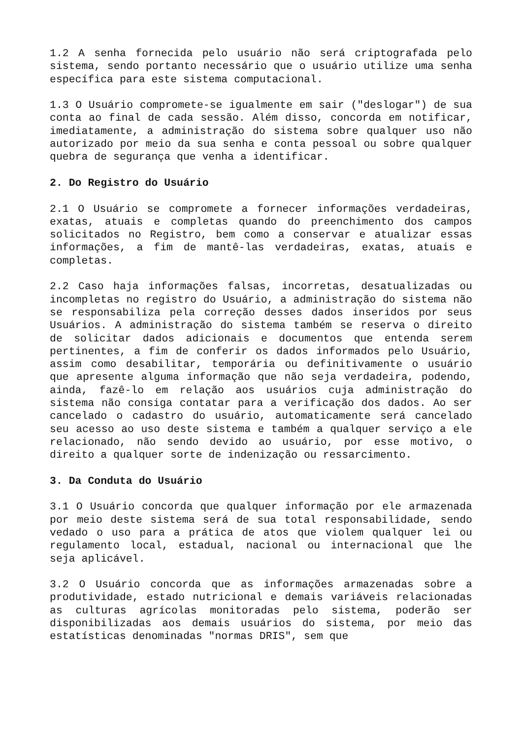1.2 A senha fornecida pelo usuário não será criptografada pelo sistema, sendo portanto necessário que o usuário utilize uma senha específica para este sistema computacional.
1.3 O Usuário compromete-se igualmente em sair ("deslogar") de sua conta ao final de cada sessão. Além disso, concorda em notificar, imediatamente, a administração do sistema sobre qualquer uso não autorizado por meio da sua senha e conta pessoal ou sobre qualquer quebra de segurança que venha a identificar.
2. Do Registro do Usuário
2.1 O Usuário se compromete a fornecer informações verdadeiras, exatas, atuais e completas quando do preenchimento dos campos solicitados no Registro, bem como a conservar e atualizar essas informações, a fim de mantê-las verdadeiras, exatas, atuais e completas.
2.2 Caso haja informações falsas, incorretas, desatualizadas ou incompletas no registro do Usuário, a administração do sistema não se responsabiliza pela correção desses dados inseridos por seus Usuários. A administração do sistema também se reserva o direito de solicitar dados adicionais e documentos que entenda serem pertinentes, a fim de conferir os dados informados pelo Usuário, assim como desabilitar, temporária ou definitivamente o usuário que apresente alguma informação que não seja verdadeira, podendo, ainda, fazê-lo em relação aos usuários cuja administração do sistema não consiga contatar para a verificação dos dados. Ao ser cancelado o cadastro do usuário, automaticamente será cancelado seu acesso ao uso deste sistema e também a qualquer serviço a ele relacionado, não sendo devido ao usuário, por esse motivo, o direito a qualquer sorte de indenização ou ressarcimento.
3. Da Conduta do Usuário
3.1 O Usuário concorda que qualquer informação por ele armazenada por meio deste sistema será de sua total responsabilidade, sendo vedado o uso para a prática de atos que violem qualquer lei ou regulamento local, estadual, nacional ou internacional que lhe seja aplicável.
3.2 O Usuário concorda que as informações armazenadas sobre a produtividade, estado nutricional e demais variáveis relacionadas as culturas agrícolas monitoradas pelo sistema, poderão ser disponibilizadas aos demais usuários do sistema, por meio das estatísticas denominadas "normas DRIS", sem que